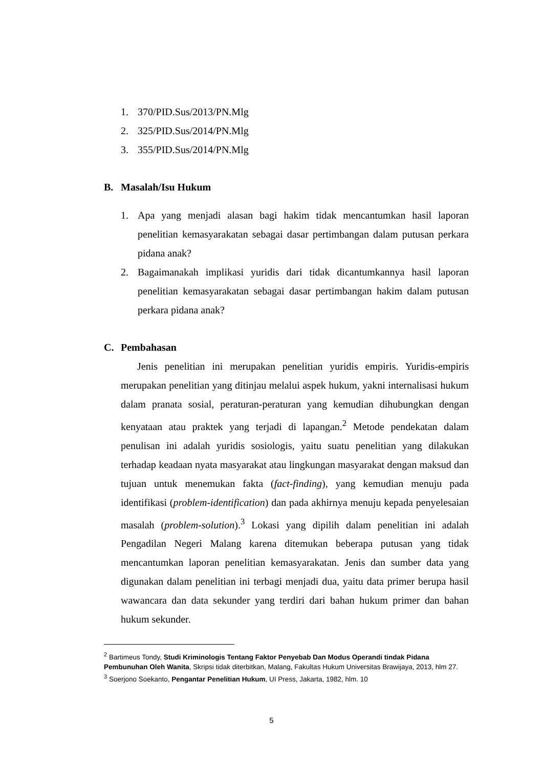1. 370/PID.Sus/2013/PN.Mlg
2. 325/PID.Sus/2014/PN.Mlg
3. 355/PID.Sus/2014/PN.Mlg
B. Masalah/Isu Hukum
1. Apa yang menjadi alasan bagi hakim tidak mencantumkan hasil laporan penelitian kemasyarakatan sebagai dasar pertimbangan dalam putusan perkara pidana anak?
2. Bagaimanakah implikasi yuridis dari tidak dicantumkannya hasil laporan penelitian kemasyarakatan sebagai dasar pertimbangan hakim dalam putusan perkara pidana anak?
C. Pembahasan
Jenis penelitian ini merupakan penelitian yuridis empiris. Yuridis-empiris merupakan penelitian yang ditinjau melalui aspek hukum, yakni internalisasi hukum dalam pranata sosial, peraturan-peraturan yang kemudian dihubungkan dengan kenyataan atau praktek yang terjadi di lapangan.<sup>2</sup> Metode pendekatan dalam penulisan ini adalah yuridis sosiologis, yaitu suatu penelitian yang dilakukan terhadap keadaan nyata masyarakat atau lingkungan masyarakat dengan maksud dan tujuan untuk menemukan fakta (fact-finding), yang kemudian menuju pada identifikasi (problem-identification) dan pada akhirnya menuju kepada penyelesaian masalah (problem-solution).<sup>3</sup> Lokasi yang dipilih dalam penelitian ini adalah Pengadilan Negeri Malang karena ditemukan beberapa putusan yang tidak mencantumkan laporan penelitian kemasyarakatan. Jenis dan sumber data yang digunakan dalam penelitian ini terbagi menjadi dua, yaitu data primer berupa hasil wawancara dan data sekunder yang terdiri dari bahan hukum primer dan bahan hukum sekunder.
<sup>2</sup> Bartimeus Tondy, Studi Kriminologis Tentang Faktor Penyebab Dan Modus Operandi tindak Pidana Pembunuhan Oleh Wanita, Skripsi tidak diterbitkan, Malang, Fakultas Hukum Universitas Brawijaya, 2013, hlm 27.
<sup>3</sup> Soerjono Soekanto, Pengantar Penelitian Hukum, UI Press, Jakarta, 1982, hlm. 10
5